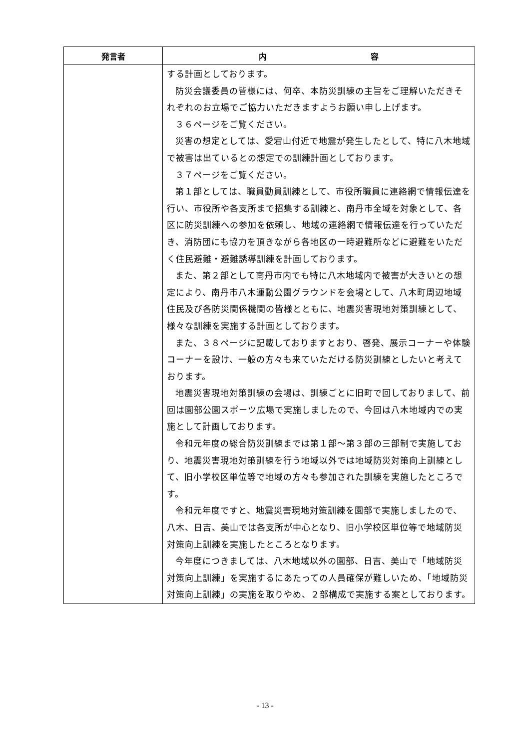| 発言者 | 内 容 |
| --- | --- |
| | する計画としております。 防災会議委員の皆様には、何卒、本防災訓練の主旨をご理解いただきそれぞれのお立場でご協力いただきますようお願い申し上げます。 ３６ページをご覧ください。 災害の想定としては、愛宕山付近で地震が発生したとして、特に八木地域で被害は出ているとの想定での訓練計画としております。 ３７ページをご覧ください。 第１部としては、職員動員訓練として、市役所職員に連絡網で情報伝達を行い、市役所や各支所まで招集する訓練と、南丹市全域を対象として、各区に防災訓練への参加を依頼し、地域の連絡網で情報伝達を行っていただき、消防団にも協力を頂きながら各地区の一時避難所などに避難をいただく住民避難・避難誘導訓練を計画しております。 また、第２部として南丹市内でも特に八木地域内で被害が大きいとの想定により、南丹市八木運動公園グラウンドを会場として、八木町周辺地域住民及び各防災関係機関の皆様とともに、地震災害現地対策訓練として、様々な訓練を実施する計画としております。 また、３８ページに記載しておりますとおり、啓発、展示コーナーや体験コーナーを設け、一般の方々も来ていただける防災訓練としたいと考えております。 地震災害現地対策訓練の会場は、訓練ごとに旧町で回しておりまして、前回は園部公園スポーツ広場で実施しましたので、今回は八木地域内での実施として計画しております。 令和元年度の総合防災訓練までは第１部～第３部の三部制で実施しており、地震災害現地対策訓練を行う地域以外では地域防災対策向上訓練として、旧小学校区単位等で地域の方々も参加された訓練を実施したところです。 令和元年度ですと、地震災害現地対策訓練を園部で実施しましたので、八木、日吉、美山では各支所が中心となり、旧小学校区単位等で地域防災対策向上訓練を実施したところとなります。 今年度につきましては、八木地域以外の園部、日吉、美山で「地域防災対策向上訓練」を実施するにあたっての人員確保が難しいため、「地域防災対策向上訓練」の実施を取りやめ、２部構成で実施する案としております。 |
- 13 -